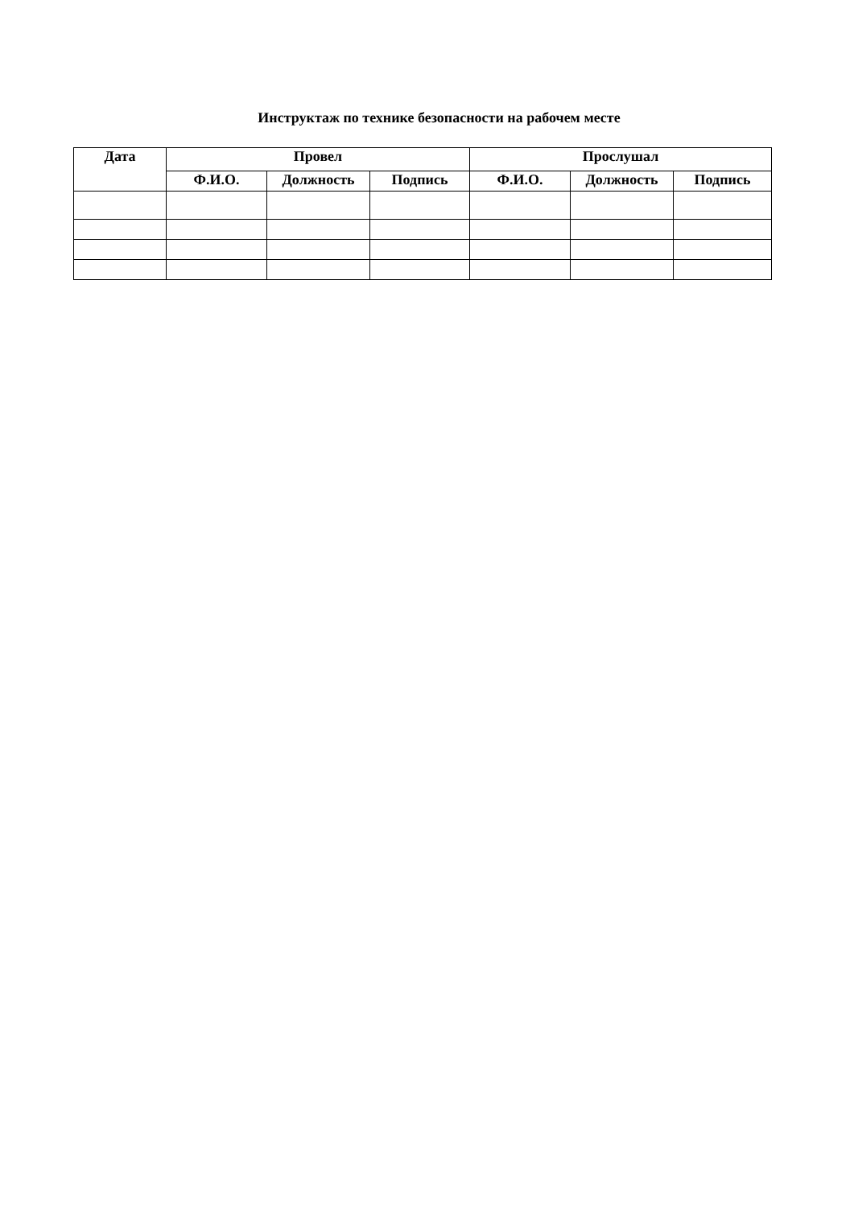Инструктаж по технике безопасности на рабочем месте
| Дата | Провел | | | Прослушал | | |
| --- | --- | --- | --- | --- | --- | --- |
| | Ф.И.О. | Должность | Подпись | Ф.И.О. | Должность | Подпись |